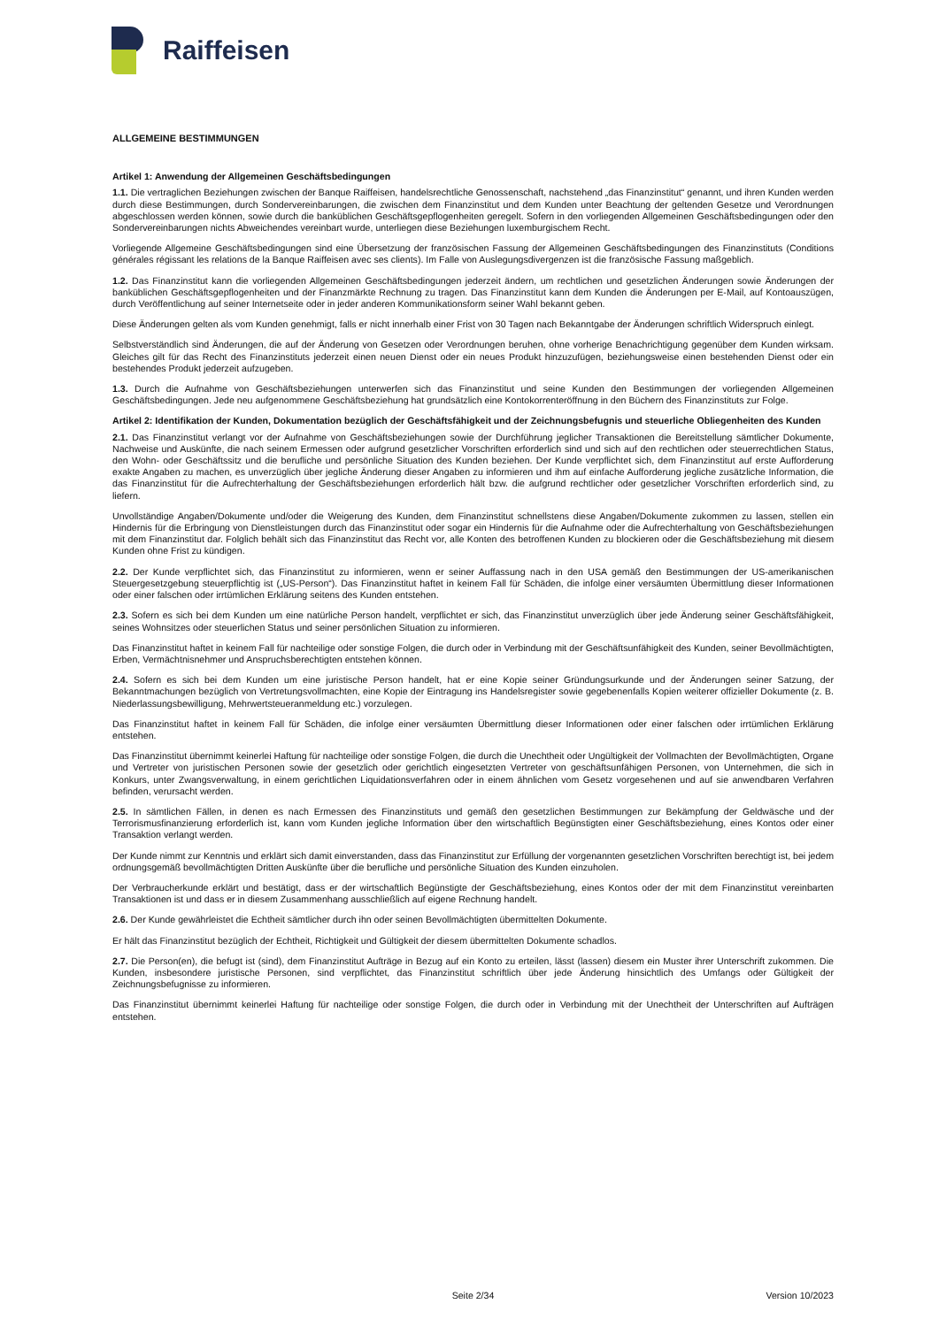Raiffeisen
ALLGEMEINE BESTIMMUNGEN
Artikel 1: Anwendung der Allgemeinen Geschäftsbedingungen
1.1. Die vertraglichen Beziehungen zwischen der Banque Raiffeisen, handelsrechtliche Genossenschaft, nachstehend „das Finanzinstitut“ genannt, und ihren Kunden werden durch diese Bestimmungen, durch Sondervereinbarungen, die zwischen dem Finanzinstitut und dem Kunden unter Beachtung der geltenden Gesetze und Verordnungen abgeschlossen werden können, sowie durch die banküblichen Geschäftsgepflogenheiten geregelt. Sofern in den vorliegenden Allgemeinen Geschäftsbedingungen oder den Sondervereinbarungen nichts Abweichendes vereinbart wurde, unterliegen diese Beziehungen luxemburgischem Recht.
Vorliegende Allgemeine Geschäftsbedingungen sind eine Übersetzung der französischen Fassung der Allgemeinen Geschäftsbedingungen des Finanzinstituts (Conditions générales régissant les relations de la Banque Raiffeisen avec ses clients). Im Falle von Auslegungsdivergenzen ist die französische Fassung maßgeblich.
1.2. Das Finanzinstitut kann die vorliegenden Allgemeinen Geschäftsbedingungen jederzeit ändern, um rechtlichen und gesetzlichen Änderungen sowie Änderungen der banküblichen Geschäftsgepflogenheiten und der Finanzmärkte Rechnung zu tragen. Das Finanzinstitut kann dem Kunden die Änderungen per E-Mail, auf Kontoauszügen, durch Veröffentlichung auf seiner Internetseite oder in jeder anderen Kommunikationsform seiner Wahl bekannt geben.
Diese Änderungen gelten als vom Kunden genehmigt, falls er nicht innerhalb einer Frist von 30 Tagen nach Bekanntgabe der Änderungen schriftlich Widerspruch einlegt.
Selbstverständlich sind Änderungen, die auf der Änderung von Gesetzen oder Verordnungen beruhen, ohne vorherige Benachrichtigung gegenüber dem Kunden wirksam. Gleiches gilt für das Recht des Finanzinstituts jederzeit einen neuen Dienst oder ein neues Produkt hinzuzufügen, beziehungsweise einen bestehenden Dienst oder ein bestehendes Produkt jederzeit aufzugeben.
1.3. Durch die Aufnahme von Geschäftsbeziehungen unterwerfen sich das Finanzinstitut und seine Kunden den Bestimmungen der vorliegenden Allgemeinen Geschäftsbedingungen. Jede neu aufgenommene Geschäftsbeziehung hat grundsätzlich eine Kontokorrenteröffnung in den Büchern des Finanzinstituts zur Folge.
Artikel 2: Identifikation der Kunden, Dokumentation bezüglich der Geschäftsfähigkeit und der Zeichnungsbefugnis und steuerliche Obliegenheiten des Kunden
2.1. Das Finanzinstitut verlangt vor der Aufnahme von Geschäftsbeziehungen sowie der Durchführung jeglicher Transaktionen die Bereitstellung sämtlicher Dokumente, Nachweise und Auskünfte, die nach seinem Ermessen oder aufgrund gesetzlicher Vorschriften erforderlich sind und sich auf den rechtlichen oder steuerrechtlichen Status, den Wohn- oder Geschäftssitz und die berufliche und persönliche Situation des Kunden beziehen. Der Kunde verpflichtet sich, dem Finanzinstitut auf erste Aufforderung exakte Angaben zu machen, es unverzüglich über jegliche Änderung dieser Angaben zu informieren und ihm auf einfache Aufforderung jegliche zusätzliche Information, die das Finanzinstitut für die Aufrechterhaltung der Geschäftsbeziehungen erforderlich hält bzw. die aufgrund rechtlicher oder gesetzlicher Vorschriften erforderlich sind, zu liefern.
Unvollständige Angaben/Dokumente und/oder die Weigerung des Kunden, dem Finanzinstitut schnellstens diese Angaben/Dokumente zukommen zu lassen, stellen ein Hindernis für die Erbringung von Dienstleistungen durch das Finanzinstitut oder sogar ein Hindernis für die Aufnahme oder die Aufrechterhaltung von Geschäftsbeziehungen mit dem Finanzinstitut dar. Folglich behält sich das Finanzinstitut das Recht vor, alle Konten des betroffenen Kunden zu blockieren oder die Geschäftsbeziehung mit diesem Kunden ohne Frist zu kündigen.
2.2. Der Kunde verpflichtet sich, das Finanzinstitut zu informieren, wenn er seiner Auffassung nach in den USA gemäß den Bestimmungen der US-amerikanischen Steuergesetzgebung steuerpflichtig ist („US-Person“). Das Finanzinstitut haftet in keinem Fall für Schäden, die infolge einer versäumten Übermittlung dieser Informationen oder einer falschen oder irrtümlichen Erklärung seitens des Kunden entstehen.
2.3. Sofern es sich bei dem Kunden um eine natürliche Person handelt, verpflichtet er sich, das Finanzinstitut unverzüglich über jede Änderung seiner Geschäftsfähigkeit, seines Wohnsitzes oder steuerlichen Status und seiner persönlichen Situation zu informieren.
Das Finanzinstitut haftet in keinem Fall für nachteilige oder sonstige Folgen, die durch oder in Verbindung mit der Geschäftsunfähigkeit des Kunden, seiner Bevollmächtigten, Erben, Vermächtnisnehmer und Anspruchsberechtigten entstehen können.
2.4. Sofern es sich bei dem Kunden um eine juristische Person handelt, hat er eine Kopie seiner Gründungsurkunde und der Änderungen seiner Satzung, der Bekanntmachungen bezüglich von Vertretungsvollmachten, eine Kopie der Eintragung ins Handelsregister sowie gegebenenfalls Kopien weiterer offizieller Dokumente (z. B. Niederlassungsbewilligung, Mehrwertsteueranmeldung etc.) vorzulegen.
Das Finanzinstitut haftet in keinem Fall für Schäden, die infolge einer versäumten Übermittlung dieser Informationen oder einer falschen oder irrtümlichen Erklärung entstehen.
Das Finanzinstitut übernimmt keinerlei Haftung für nachteilige oder sonstige Folgen, die durch die Unechtheit oder Ungültigkeit der Vollmachten der Bevollmächtigten, Organe und Vertreter von juristischen Personen sowie der gesetzlich oder gerichtlich eingesetzten Vertreter von geschäftsunfähigen Personen, von Unternehmen, die sich in Konkurs, unter Zwangsverwaltung, in einem gerichtlichen Liquidationsverfahren oder in einem ähnlichen vom Gesetz vorgesehenen und auf sie anwendbaren Verfahren befinden, verursacht werden.
2.5. In sämtlichen Fällen, in denen es nach Ermessen des Finanzinstituts und gemäß den gesetzlichen Bestimmungen zur Bekämpfung der Geldwäsche und der Terrorismusfinanzierung erforderlich ist, kann vom Kunden jegliche Information über den wirtschaftlich Begünstigten einer Geschäftsbeziehung, eines Kontos oder einer Transaktion verlangt werden.
Der Kunde nimmt zur Kenntnis und erklärt sich damit einverstanden, dass das Finanzinstitut zur Erfüllung der vorgenannten gesetzlichen Vorschriften berechtigt ist, bei jedem ordnungsgemäß bevollmächtigten Dritten Auskünfte über die berufliche und persönliche Situation des Kunden einzuholen.
Der Verbraucherkunde erklärt und bestätigt, dass er der wirtschaftlich Begünstigte der Geschäftsbeziehung, eines Kontos oder der mit dem Finanzinstitut vereinbarten Transaktionen ist und dass er in diesem Zusammenhang ausschließlich auf eigene Rechnung handelt.
2.6. Der Kunde gewährleistet die Echtheit sämtlicher durch ihn oder seinen Bevollmächtigten übermittelten Dokumente.
Er hält das Finanzinstitut bezüglich der Echtheit, Richtigkeit und Gültigkeit der diesem übermittelten Dokumente schadlos.
2.7. Die Person(en), die befugt ist (sind), dem Finanzinstitut Aufträge in Bezug auf ein Konto zu erteilen, lässt (lassen) diesem ein Muster ihrer Unterschrift zukommen. Die Kunden, insbesondere juristische Personen, sind verpflichtet, das Finanzinstitut schriftlich über jede Änderung hinsichtlich des Umfangs oder Gültigkeit der Zeichnungsbefugnisse zu informieren.
Das Finanzinstitut übernimmt keinerlei Haftung für nachteilige oder sonstige Folgen, die durch oder in Verbindung mit der Unechtheit der Unterschriften auf Aufträgen entstehen.
Seite 2/34 Version 10/2023